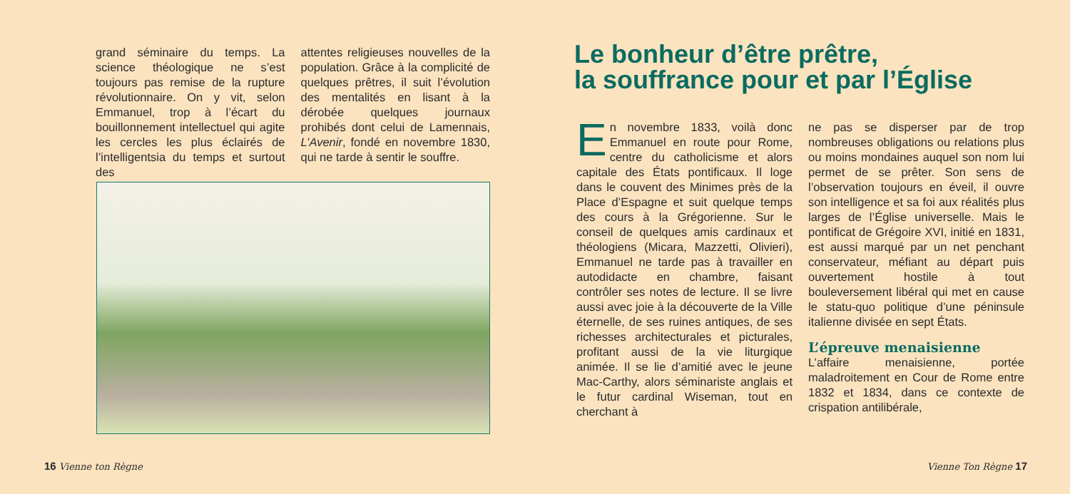grand séminaire du temps. La science théologique ne s’est toujours pas remise de la rupture révolutionnaire. On y vit, selon Emmanuel, trop à l’écart du bouillonnement intellectuel qui agite les cercles les plus éclairés de l’intelligentsia du temps et surtout des
attentes religieuses nouvelles de la population. Grâce à la complicité de quelques prêtres, il suit l’évolution des mentalités en lisant à la dérobée quelques journaux prohibés dont celui de Lamennais, L’Avenir, fondé en novembre 1830, qui ne tarde à sentir le souffre.
16 Vienne ton Règne
Le bonheur d’être prêtre,
la souffrance pour et par l’Église
En novembre 1833, voilà donc Emmanuel en route pour Rome, centre du catholicisme et alors capitale des États pontificaux. Il loge dans le couvent des Minimes près de la Place d’Espagne et suit quelque temps des cours à la Grégorienne. Sur le conseil de quelques amis cardinaux et théologiens (Micara, Mazzetti, Olivieri), Emmanuel ne tarde pas à travailler en autodidacte en chambre, faisant contrôler ses notes de lecture. Il se livre aussi avec joie à la découverte de la Ville éternelle, de ses ruines antiques, de ses richesses architecturales et picturales, profitant aussi de la vie liturgique animée. Il se lie d’amitié avec le jeune Mac-Carthy, alors séminariste anglais et le futur cardinal Wiseman, tout en cherchant à
ne pas se disperser par de trop nombreuses obligations ou relations plus ou moins mondaines auquel son nom lui permet de se prêter. Son sens de l’observation toujours en éveil, il ouvre son intelligence et sa foi aux réalités plus larges de l’Église universelle. Mais le pontificat de Grégoire XVI, initié en 1831, est aussi marqué par un net penchant conservateur, méfiant au départ puis ouvertement hostile à tout bouleversement libéral qui met en cause le statu-quo politique d’une péninsule italienne divisée en sept États.
L’épreuve menaisienne
L’affaire menaisienne, portée maladroitement en Cour de Rome entre 1832 et 1834, dans ce contexte de crispation antilibérale,
Vienne Ton Règne 17